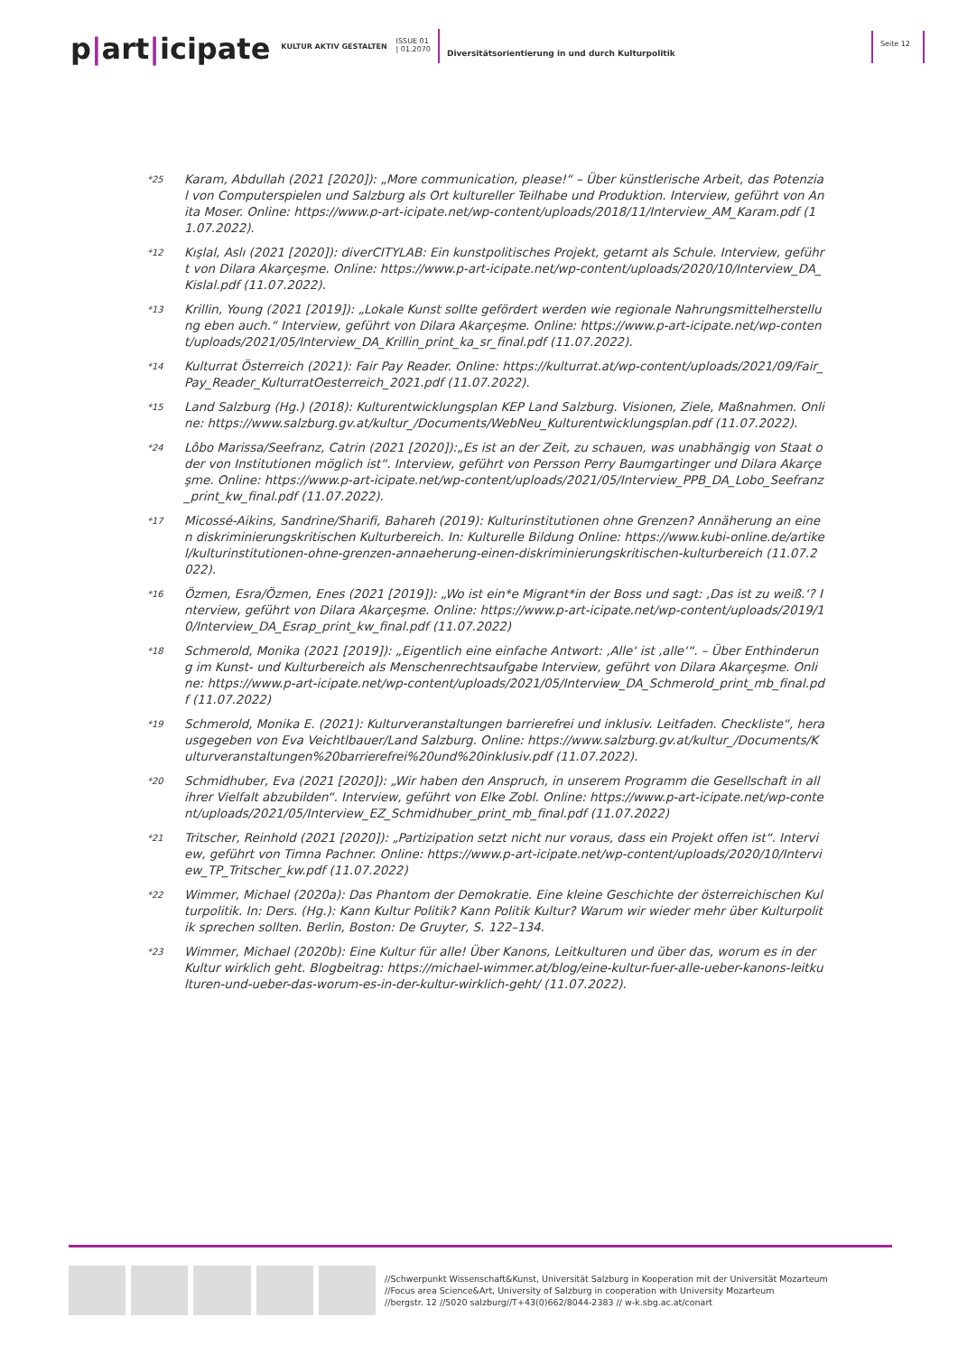p|art|icipate
KULTUR AKTIV GESTALTEN
ISSUE 01
| 01.2070
Diversitätsorientierung in und durch Kulturpolitik
Seite 12
*25
Karam, Abdullah (2021 [2020]): „More communication, please!“ – Über künstlerische Arbeit, das Potenzial von Computerspielen und Salzburg als Ort kultureller Teilhabe und Produktion. Interview, geführt von Anita Moser. Online: https://www.p-art-icipate.net/wp-content/uploads/2018/11/Interview_AM_Karam.pdf (11.07.2022).
*12
Kışlal, Aslı (2021 [2020]): diverCITYLAB: Ein kunstpolitisches Projekt, getarnt als Schule. Interview, geführt von Dilara Akarçeşme. Online: https://www.p-art-icipate.net/wp-content/uploads/2020/10/Interview_DA_Kislal.pdf (11.07.2022).
*13
Krillin, Young (2021 [2019]): „Lokale Kunst sollte gefördert werden wie regionale Nahrungsmittelherstellung eben auch.“ Interview, geführt von Dilara Akarçeşme. Online: https://www.p-art-icipate.net/wp-content/uploads/2021/05/Interview_DA_Krillin_print_ka_sr_final.pdf (11.07.2022).
*14
Kulturrat Österreich (2021): Fair Pay Reader. Online: https://kulturrat.at/wp-content/uploads/2021/09/Fair_Pay_Reader_KulturratOesterreich_2021.pdf (11.07.2022).
*15
Land Salzburg (Hg.) (2018): Kulturentwicklungsplan KEP Land Salzburg. Visionen, Ziele, Maßnahmen. Online: https://www.salzburg.gv.at/kultur_/Documents/WebNeu_Kulturentwicklungsplan.pdf (11.07.2022).
*24
Lôbo Marissa/Seefranz, Catrin (2021 [2020]):„Es ist an der Zeit, zu schauen, was unabhängig von Staat oder von Institutionen möglich ist“. Interview, geführt von Persson Perry Baumgartinger und Dilara Akarçeşme. Online: https://www.p-art-icipate.net/wp-content/uploads/2021/05/Interview_PPB_DA_Lobo_Seefranz_print_kw_final.pdf (11.07.2022).
*17
Micossé-Aikins, Sandrine/Sharifi, Bahareh (2019): Kulturinstitutionen ohne Grenzen? Annäherung an einen diskriminierungskritischen Kulturbereich. In: Kulturelle Bildung Online: https://www.kubi-online.de/artikel/kulturinstitutionen-ohne-grenzen-annaeherung-einen-diskriminierungskritischen-kulturbereich (11.07.2022).
*16
Özmen, Esra/Özmen, Enes (2021 [2019]): „Wo ist ein*e Migrant*in der Boss und sagt: ‚Das ist zu weiß.‘? Interview, geführt von Dilara Akarçeşme. Online: https://www.p-art-icipate.net/wp-content/uploads/2019/10/Interview_DA_Esrap_print_kw_final.pdf (11.07.2022)
*18
Schmerold, Monika (2021 [2019]): „Eigentlich eine einfache Antwort: ‚Alle‘ ist ‚alle‘“. – Über Enthinderung im Kunst- und Kulturbereich als Menschenrechtsaufgabe Interview, geführt von Dilara Akarçeşme. Online: https://www.p-art-icipate.net/wp-content/uploads/2021/05/Interview_DA_Schmerold_print_mb_final.pdf (11.07.2022)
*19
Schmerold, Monika E. (2021): Kulturveranstaltungen barrierefrei und inklusiv. Leitfaden. Checkliste“, herausgegeben von Eva Veichtlbauer/Land Salzburg. Online: https://www.salzburg.gv.at/kultur_/Documents/Kulturveranstaltungen%20barrierefrei%20und%20inklusiv.pdf (11.07.2022).
*20
Schmidhuber, Eva (2021 [2020]): „Wir haben den Anspruch, in unserem Programm die Gesellschaft in all ihrer Vielfalt abzubilden“. Interview, geführt von Elke Zobl. Online: https://www.p-art-icipate.net/wp-content/uploads/2021/05/Interview_EZ_Schmidhuber_print_mb_final.pdf (11.07.2022)
*21
Tritscher, Reinhold (2021 [2020]): „Partizipation setzt nicht nur voraus, dass ein Projekt offen ist“. Interview, geführt von Timna Pachner. Online: https://www.p-art-icipate.net/wp-content/uploads/2020/10/Interview_TP_Tritscher_kw.pdf (11.07.2022)
*22
Wimmer, Michael (2020a): Das Phantom der Demokratie. Eine kleine Geschichte der österreichischen Kulturpolitik. In: Ders. (Hg.): Kann Kultur Politik? Kann Politik Kultur? Warum wir wieder mehr über Kulturpolitik sprechen sollten. Berlin, Boston: De Gruyter, S. 122–134.
*23
Wimmer, Michael (2020b): Eine Kultur für alle! Über Kanons, Leitkulturen und über das, worum es in der Kultur wirklich geht. Blogbeitrag: https://michael-wimmer.at/blog/eine-kultur-fuer-alle-ueber-kanons-leitkulturen-und-ueber-das-worum-es-in-der-kultur-wirklich-geht/ (11.07.2022).
//Schwerpunkt Wissenschaft&Kunst, Universität Salzburg in Kooperation mit der Universität Mozarteum
//Focus area Science&Art, University of Salzburg in cooperation with University Mozarteum
//bergstr. 12 //5020 salzburg//T+43(0)662/8044-2383 // w-k.sbg.ac.at/conart